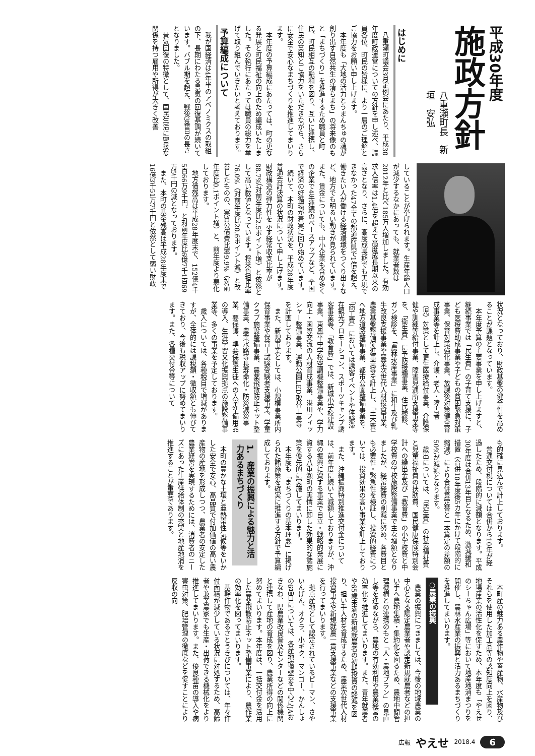平成30年度
施政方針
八重瀬町長　新垣　安弘
はじめに
八重瀬町議会3月定例会にあたり、平成30年度町政運営についての方針を申し述べ、議員各位、町民の皆様に、より一層のご理解とご協力をお願い申し上げます。
本年度も「大地の活力とうまんちゅの魂が創り出す自然共生の清らまち」の将来像のもと「まちづくり」を推進するため職員と町民、町民相互の融和を図り、互いに連携し、住民の英知とご協力をいただきながら、さらに安全で安心なまちづくりを推進してまいります。
本年度の予算編成にあたっては、町の更なる発展と町民福祉の向上のため編成いたしました。その執行にあたっては職員の総力を挙げて取り組んでいきたいと考えております。
予算編成について
我が国経済は4年半のアベノミクスの取組の下、長期にわたる景気の回復基調が続いています。バブル期を超え、戦後3番目の長さとなりました。
景気回復の特徴として、国民生活に密接な関係を持つ雇用や所得が大きく改善
していることが挙げられます。生産年齢人口が減少するなかにあっても、就業者数は2012年と比べ185万人増加しました。有効求人倍率は1.4倍を超えて高度成長期以来の高さとなり、さらに、高度成長期でも実現できなかった47全ての都道府県で1倍を超え、働きたい人が働ける経済環境をつくり出すなど、地方でも明るい動きが見られています。また、賃金についても、中小企業も含め多くの企業で4年連続のベースアップなど、全国で経済の好循環が着実に回り始めています。
続いて、本町の財政状況を、平成28年度普通会計決算の状況について申し上げます。財政構造の弾力性を示す経常収支比率が88.7%（対前年度比2.5ポイント増）と依然として高い数値となっています。将来負担比率76.0%（対前年度比20.6ポイント減）と改善したものの、実質公債費比率9.9%（対前年度比0.1ポイント増）と、前年度より悪化しております。
地方債残高は平成28年度末で、152億4千5百66万9千円、と対前年度比6億7千1百69万5千円の減となっております。
また、本町の基金残高は平成28年度末で16億3千51万7千円と依然として弱い財政
状況となっており、財政基盤の健全性を高めることが課題となっています。
本年度予算の主要事業を申し上げますと、継続事業では「民生費」の子育て支援に、子ども医療費助成事業や子どもの貧困緊急対策事業、保育対策強化事業、放課後対策健全育成事業等を計上し、介護・老人・障害者（児）対策として更生医療給付事業、介護保健や訓練等給付事業、障害児通所支援事業等を、「衛生費」に予防接種事業、住民検診、ガン検診を、「農林水産事業」に和牛及び乳牛改良支援事業や農業次世代人材投資事業、農業基盤整備促進事業等を計上し、「土木費」へ地方道路整備事業、都市公園整備事業を、「商工費」においては誘客イベントや体験滞在観光プロモーション、スポーツキャンプ誘客事業等、「教育費」では、新城小学校建設事業、東風平中学校空調機整備事業や、学力向上・国際交流の人材育成事業、港川フィッシャー整備事業、運動公園LED取替工事等を計画しております。
また、新規事業としては、小規模事業所内保育事業や保育士試験受験者支援事業、学童クラブ施設整備事業、農薬飛散防止ネット整備事業、農業水路等長寿命化・防災減災事業、要保護、準要保護生徒への入学準備用品の導入、生涯学習文化振興拠点の施設整備事業等、多くの事業を予定しております。
歳入については、各種税目で増減がありますが、全体的には課税額・徴収額とも伸びてきており、今後も税収アップに努めてまいります。また、各種交付金等について
も的確に見込んで計上しております。
普通交付税については合併から10年が経過したため、段階的に減額となります。平成30年度は合併13年目となるため、激減緩和措置（合併10年度後5カ年にかけて段階的に縮減）により合併算定替と一本算定の差額の50%が減額となります。
歳出については、「民生費」の社会福祉費と児童福祉費の扶助費、国民健康保険特別会計への繰出金及び「教育費」の小学校費と中学校費の学校施設整備事業で主な増額となりましたが、経常経費の削減に努め、各費目とも必要性・緊急性を検証し、投資的経費については、投資効果の高い事業を計上しております。
また、沖縄振興特別推進交付金については、前年度に続いて減額しておりますが、沖縄の振興に資する事業で自立・戦略的発展に資する八重瀬町の実情に即した効果的な諸施策を優先的に実施してまいります。
本年度も「まちづくりの基本理念」に掲げられた諸施策を確実に推進する方針で予算編成しております。
1.　産業の振興による魅力と活力あるまちづくり
本町の豊かな土壌と亜熱帯性気候等をいかした安全で安心、高品質で付加価値の高い農産物の産地を形成しつつ、農業者の安定した農業経営を実現するためには、消費者のニーズにあった生産供給体制の充実と地産地消を推進することが重要であります。
本町産の魅力ある農作物や畜産物、水産物及びそれらを使用した加工品等の認知度向上を図り、地場産業の活性化を促すため、本年度も「やえせのシーちゃん広場」等において地産地消まつりを開催し、農林水産業の振興と活力あるまちづくりを推進してまいります。
○農業の振興
農業の振興につきましては、今後の地域農業の中心となる認定農業者や認定新規就農者などの担い手へ農地集積・集約化を図るため、農地中間管理機構との連携のもと「人・農地プラン」の見直し等を進めながら、農地の有効利用や農業経営の効率化を推進してまいります。また、青年就農者や65歳未満の新規就農者の初期投資の軽減を図り、担い手人材を育成するため、農業次世代人材投資事業や新規就農一貫支援事業などの支援事業を行ってまいります。
拠点産地として認定されているピーマン、さやいんげん、オクラ、小ギク、マンゴー、かんしょの6品目については、各産地協議会を中心にJAおきなわ、県農業改良普及センターなどの関係機関と連携して産地の育成を図り、農業所得の向上に努めてまいります。本年度は、一括交付金を活用した農薬飛散防止ネット整備事業により、農作業の効率化を図ってまいります。
基幹作物であるさとうきびについては、年々作付面積が減少している状況に対処するため、高齢者や兼業農家でも生産・出荷できる機械化をより推進してまいります。また、優良種苗の導入や病害虫対策、肥培管理の徹底などを促すことにより反収の向
広報 やえせ 2018.4 6